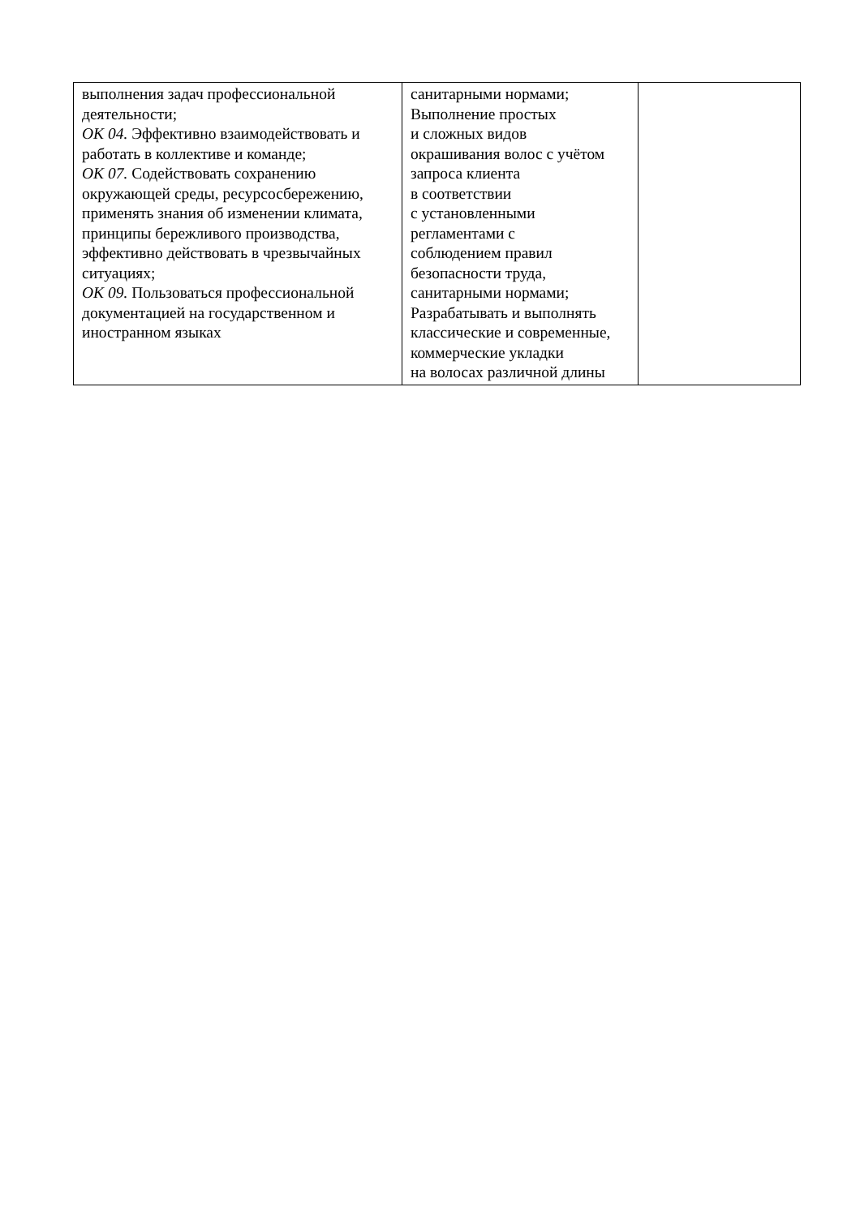| выполнения задач профессиональной деятельности; ОК 04. Эффективно взаимодействовать и работать в коллективе и команде; ОК 07. Содействовать сохранению окружающей среды, ресурсосбережению, применять знания об изменении климата, принципы бережливого производства, эффективно действовать в чрезвычайных ситуациях; ОК 09. Пользоваться профессиональной документацией на государственном и иностранном языках | санитарными нормами; Выполнение простых и сложных видов окрашивания волос с учётом запроса клиента в соответствии с установленными регламентами с соблюдением правил безопасности труда, санитарными нормами; Разрабатывать и выполнять классические и современные, коммерческие укладки на волосах различной длины | |